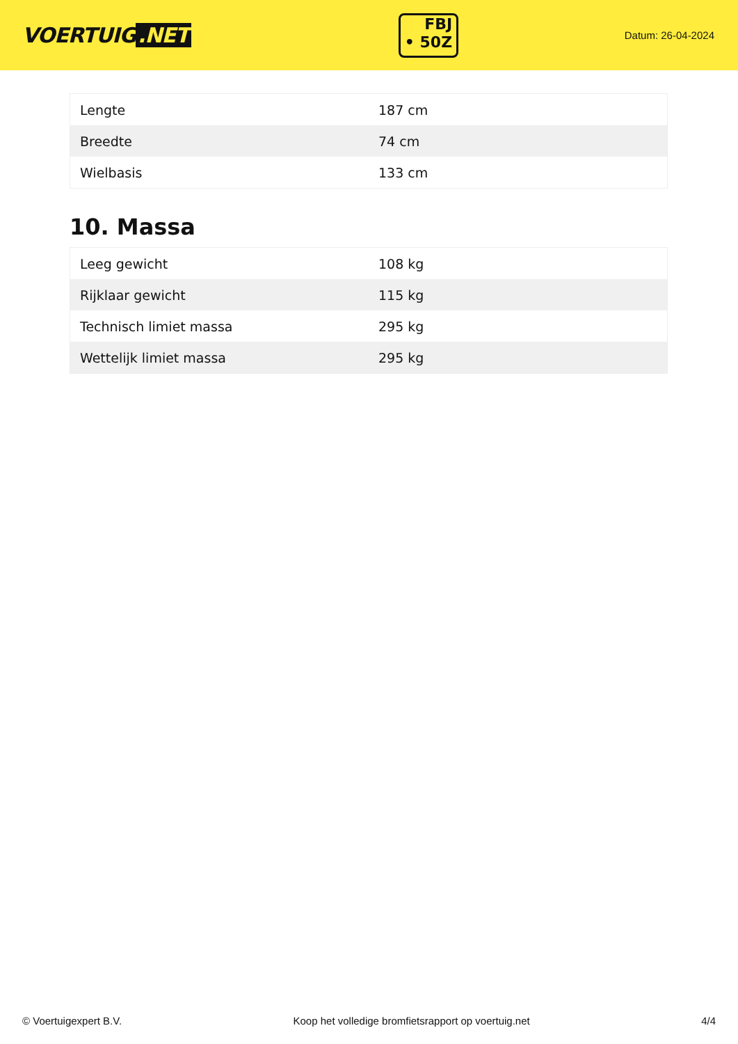VOERTUIG.NET
FBJ
• 50Z
Datum: 26-04-2024
| Lengte | 187 cm |
| Breedte | 74 cm |
| Wielbasis | 133 cm |
10. Massa
| Leeg gewicht | 108 kg |
| Rijklaar gewicht | 115 kg |
| Technisch limiet massa | 295 kg |
| Wettelijk limiet massa | 295 kg |
© Voertuigexpert B.V. Koop het volledige bromfietsrapport op voertuig.net 4/4